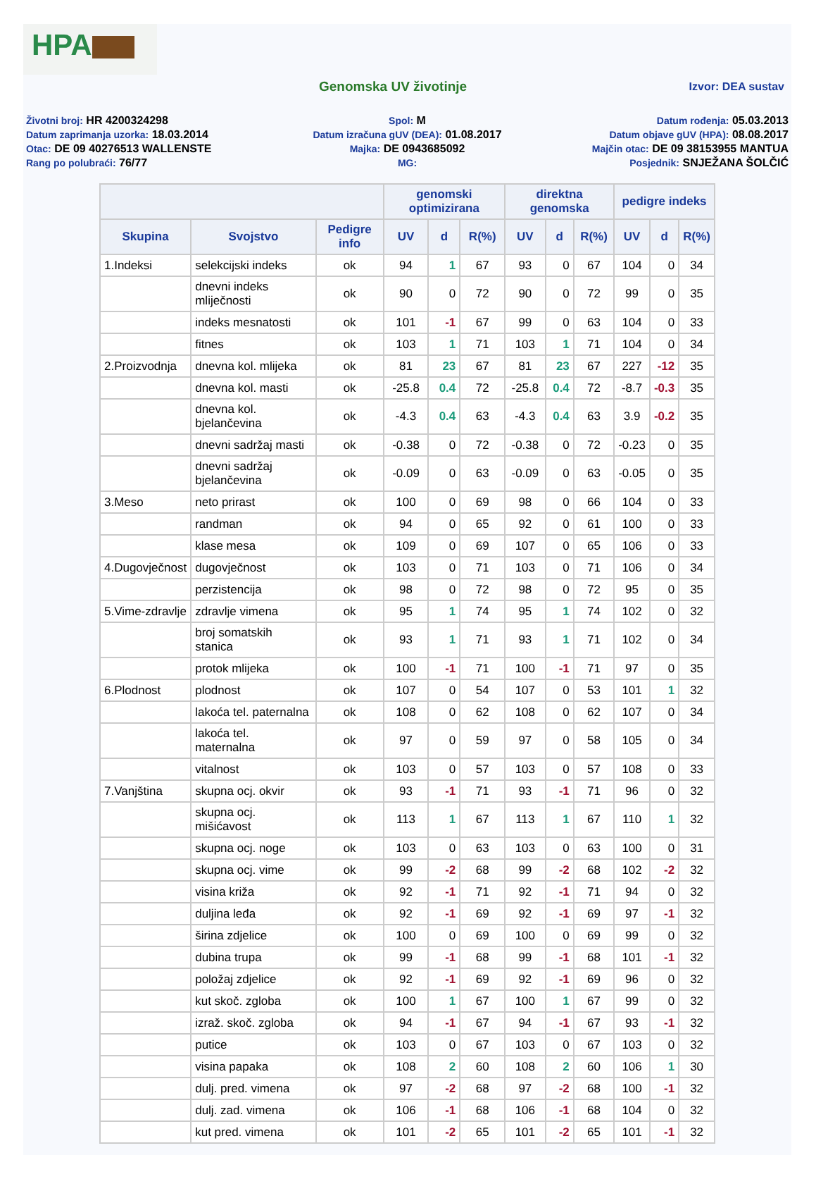HPA
Genomska UV životinje
Izvor: DEA sustav
Životni broj: HR 4200324298
Spol: M
Datum rođenja: 05.03.2013
Datum zaprimanja uzorka: 18.03.2014
Datum izračuna gUV (DEA): 01.08.2017
Datum objave gUV (HPA): 08.08.2017
Otac: DE 09 40276513 WALLENSTE
Majka: DE 0943685092
Majčin otac: DE 09 38153955 MANTUA
Rang po polubraći: 76/77
MG:
Posjednik: SNJEŽANA ŠOLČIĆ
| | | | genomski optimizirana | | | direktna genomska | | | pedigre indeks | | |
| --- | --- | --- | --- | --- | --- | --- | --- | --- | --- | --- | --- |
| Skupina | Svojstvo | Pedigre info | UV | d | R(%) | UV | d | R(%) | UV | d | R(%) |
| 1.Indeksi | selekcijski indeks | ok | 94 | 1 | 67 | 93 | 0 | 67 | 104 | 0 | 34 |
| | dnevni indeks mliječnosti | ok | 90 | 0 | 72 | 90 | 0 | 72 | 99 | 0 | 35 |
| | indeks mesnatosti | ok | 101 | -1 | 67 | 99 | 0 | 63 | 104 | 0 | 33 |
| | fitnes | ok | 103 | 1 | 71 | 103 | 1 | 71 | 104 | 0 | 34 |
| 2.Proizvodnja | dnevna kol. mlijeka | ok | 81 | 23 | 67 | 81 | 23 | 67 | 227 | -12 | 35 |
| | dnevna kol. masti | ok | -25.8 | 0.4 | 72 | -25.8 | 0.4 | 72 | -8.7 | -0.3 | 35 |
| | dnevna kol. bjelančevina | ok | -4.3 | 0.4 | 63 | -4.3 | 0.4 | 63 | 3.9 | -0.2 | 35 |
| | dnevni sadržaj masti | ok | -0.38 | 0 | 72 | -0.38 | 0 | 72 | -0.23 | 0 | 35 |
| | dnevni sadržaj bjelančevina | ok | -0.09 | 0 | 63 | -0.09 | 0 | 63 | -0.05 | 0 | 35 |
| 3.Meso | neto prirast | ok | 100 | 0 | 69 | 98 | 0 | 66 | 104 | 0 | 33 |
| | randman | ok | 94 | 0 | 65 | 92 | 0 | 61 | 100 | 0 | 33 |
| | klase mesa | ok | 109 | 0 | 69 | 107 | 0 | 65 | 106 | 0 | 33 |
| 4.Dugovječnost | dugovječnost | ok | 103 | 0 | 71 | 103 | 0 | 71 | 106 | 0 | 34 |
| | perzistencija | ok | 98 | 0 | 72 | 98 | 0 | 72 | 95 | 0 | 35 |
| 5.Vime-zdravlje | zdravlje vimena | ok | 95 | 1 | 74 | 95 | 1 | 74 | 102 | 0 | 32 |
| | broj somatskih stanica | ok | 93 | 1 | 71 | 93 | 1 | 71 | 102 | 0 | 34 |
| | protok mlijeka | ok | 100 | -1 | 71 | 100 | -1 | 71 | 97 | 0 | 35 |
| 6.Plodnost | plodnost | ok | 107 | 0 | 54 | 107 | 0 | 53 | 101 | 1 | 32 |
| | lakoća tel. paternalna | ok | 108 | 0 | 62 | 108 | 0 | 62 | 107 | 0 | 34 |
| | lakoća tel. maternalna | ok | 97 | 0 | 59 | 97 | 0 | 58 | 105 | 0 | 34 |
| | vitalnost | ok | 103 | 0 | 57 | 103 | 0 | 57 | 108 | 0 | 33 |
| 7.Vanjština | skupna ocj. okvir | ok | 93 | -1 | 71 | 93 | -1 | 71 | 96 | 0 | 32 |
| | skupna ocj. mišićavost | ok | 113 | 1 | 67 | 113 | 1 | 67 | 110 | 1 | 32 |
| | skupna ocj. noge | ok | 103 | 0 | 63 | 103 | 0 | 63 | 100 | 0 | 31 |
| | skupna ocj. vime | ok | 99 | -2 | 68 | 99 | -2 | 68 | 102 | -2 | 32 |
| | visina križa | ok | 92 | -1 | 71 | 92 | -1 | 71 | 94 | 0 | 32 |
| | duljina leđa | ok | 92 | -1 | 69 | 92 | -1 | 69 | 97 | -1 | 32 |
| | širina zdjelice | ok | 100 | 0 | 69 | 100 | 0 | 69 | 99 | 0 | 32 |
| | dubina trupa | ok | 99 | -1 | 68 | 99 | -1 | 68 | 101 | -1 | 32 |
| | položaj zdjelice | ok | 92 | -1 | 69 | 92 | -1 | 69 | 96 | 0 | 32 |
| | kut skoč. zgloba | ok | 100 | 1 | 67 | 100 | 1 | 67 | 99 | 0 | 32 |
| | izraž. skoč. zgloba | ok | 94 | -1 | 67 | 94 | -1 | 67 | 93 | -1 | 32 |
| | putice | ok | 103 | 0 | 67 | 103 | 0 | 67 | 103 | 0 | 32 |
| | visina papaka | ok | 108 | 2 | 60 | 108 | 2 | 60 | 106 | 1 | 30 |
| | dulj. pred. vimena | ok | 97 | -2 | 68 | 97 | -2 | 68 | 100 | -1 | 32 |
| | dulj. zad. vimena | ok | 106 | -1 | 68 | 106 | -1 | 68 | 104 | 0 | 32 |
| | kut pred. vimena | ok | 101 | -2 | 65 | 101 | -2 | 65 | 101 | -1 | 32 |